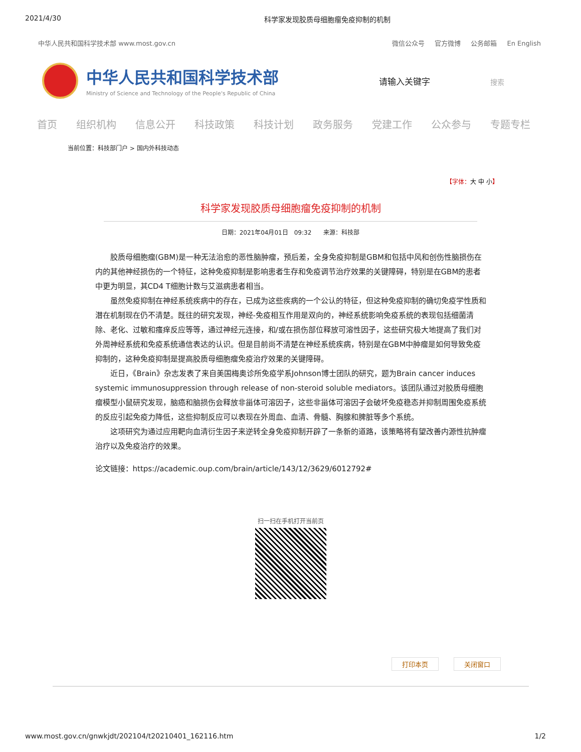2021/4/30 科学家发现胶质母细胞瘤免疫抑制的机制
中华人民共和国科学技术部 www.most.gov.cn
微信公众号 官方微博 公务邮箱 En English
中华人民共和国科学技术部
Ministry of Science and Technology of the People's Republic of China
请输入关键字 搜索
首页 组织机构 信息公开 科技政策 科技计划 政务服务 党建工作 公众参与 专题专栏
当前位置：科技部门户 > 国内外科技动态
【字体：大 中 小】
科学家发现胶质母细胞瘤免疫抑制的机制
日期：2021年04月01日　09:32　　来源：科技部
胶质母细胞瘤(GBM)是一种无法治愈的恶性脑肿瘤，预后差，全身免疫抑制是GBM和包括中风和创伤性脑损伤在内的其他神经损伤的一个特征，这种免疫抑制是影响患者生存和免疫调节治疗效果的关键障碍，特别是在GBM的患者中更为明显，其CD4 T细胞计数与艾滋病患者相当。
虽然免疫抑制在神经系统疾病中的存在，已成为这些疾病的一个公认的特征，但这种免疫抑制的确切免疫学性质和潜在机制现在仍不清楚。既往的研究发现，神经-免疫相互作用是双向的，神经系统影响免疫系统的表现包括细菌清除、老化、过敏和瘙痒反应等等，通过神经元连接，和/或在损伤部位释放可溶性因子，这些研究极大地提高了我们对外周神经系统和免疫系统通信表达的认识。但是目前尚不清楚在神经系统疾病，特别是在GBM中肿瘤是如何导致免疫抑制的，这种免疫抑制是提高胶质母细胞瘤免疫治疗效果的关键障碍。
近日，《Brain》杂志发表了来自美国梅奥诊所免疫学系Johnson博士团队的研究，题为Brain cancer induces systemic immunosuppression through release of non-steroid soluble mediators。该团队通过对胶质母细胞瘤模型小鼠研究发现，脑癌和脑损伤会释放非甾体可溶因子，这些非甾体可溶因子会破坏免疫稳态并抑制周围免疫系统的反应引起免疫力降低，这些抑制反应可以表现在外周血、血清、骨髓、胸腺和脾脏等多个系统。
这项研究为通过应用靶向血清衍生因子来逆转全身免疫抑制开辟了一条新的道路，该策略将有望改善内源性抗肿瘤治疗以及免疫治疗的效果。
论文链接：https://academic.oup.com/brain/article/143/12/3629/6012792#
扫一扫在手机打开当前页
打印本页 关闭窗口
www.most.gov.cn/gnwkjdt/202104/t20210401_162116.htm 1/2